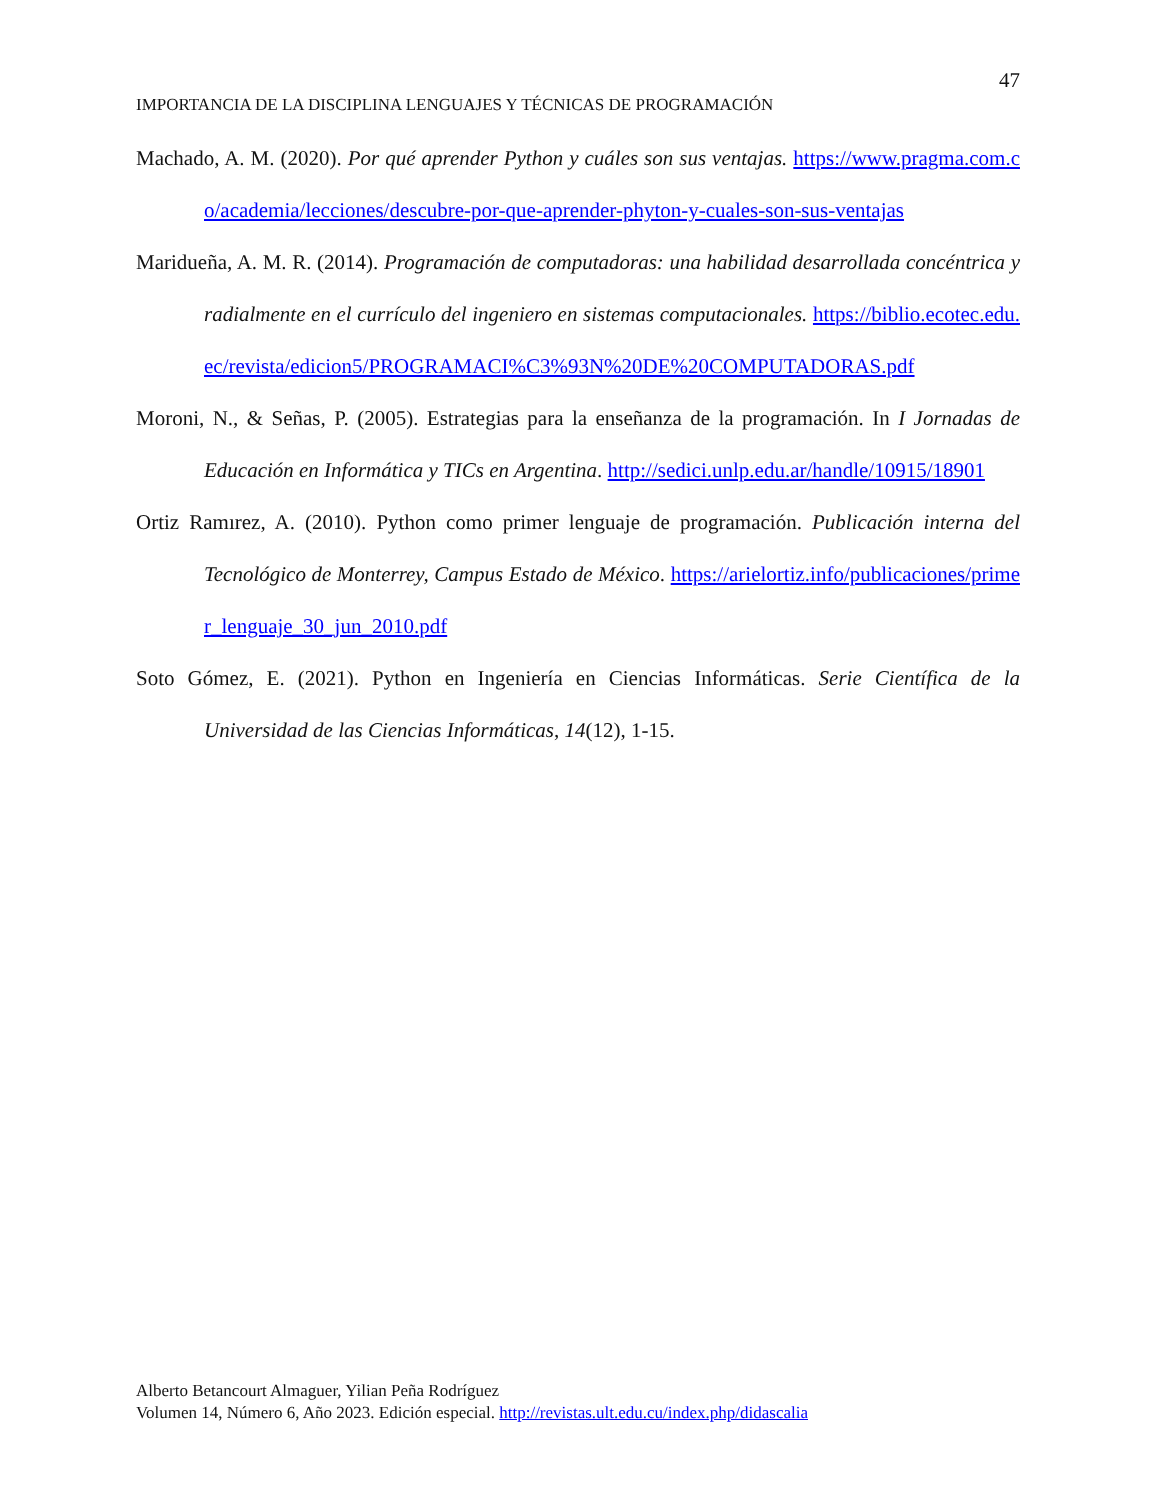47
IMPORTANCIA DE LA DISCIPLINA LENGUAJES Y TÉCNICAS DE PROGRAMACIÓN
Machado, A. M. (2020). Por qué aprender Python y cuáles son sus ventajas. https://www.pragma.com.co/academia/lecciones/descubre-por-que-aprender-phyton-y-cuales-son-sus-ventajas
Maridueña, A. M. R. (2014). Programación de computadoras: una habilidad desarrollada concéntrica y radialmente en el currículo del ingeniero en sistemas computacionales. https://biblio.ecotec.edu.ec/revista/edicion5/PROGRAMACI%C3%93N%20DE%20COMPUTADORAS.pdf
Moroni, N., & Señas, P. (2005). Estrategias para la enseñanza de la programación. In I Jornadas de Educación en Informática y TICs en Argentina. http://sedici.unlp.edu.ar/handle/10915/18901
Ortiz Ramırez, A. (2010). Python como primer lenguaje de programación. Publicación interna del Tecnológico de Monterrey, Campus Estado de México. https://arielortiz.info/publicaciones/primer_lenguaje_30_jun_2010.pdf
Soto Gómez, E. (2021). Python en Ingeniería en Ciencias Informáticas. Serie Científica de la Universidad de las Ciencias Informáticas, 14(12), 1-15.
Alberto Betancourt Almaguer, Yilian Peña Rodríguez
Volumen 14, Número 6, Año 2023. Edición especial. http://revistas.ult.edu.cu/index.php/didascalia